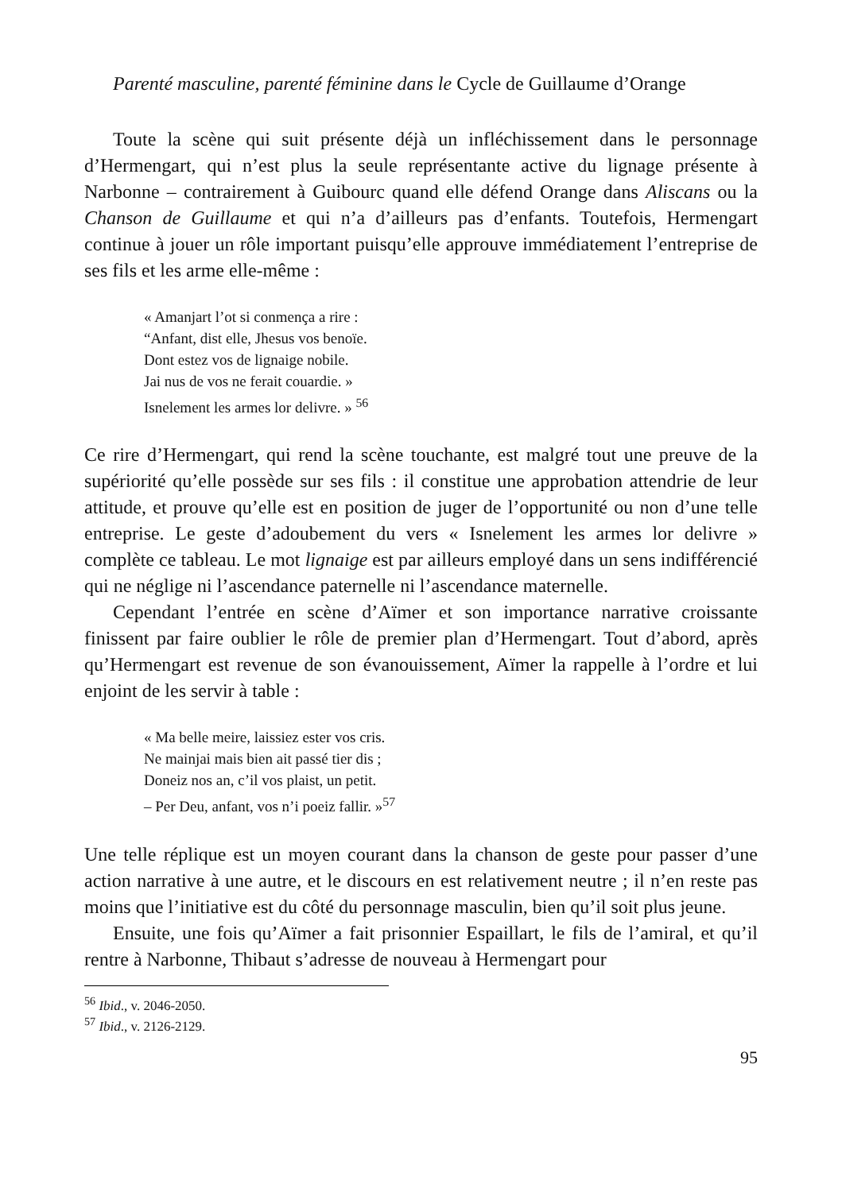Parenté masculine, parenté féminine dans le Cycle de Guillaume d’Orange
Toute la scène qui suit présente déjà un infléchissement dans le personnage d’Hermengart, qui n’est plus la seule représentante active du lignage présente à Narbonne – contrairement à Guibourc quand elle défend Orange dans Aliscans ou la Chanson de Guillaume et qui n’a d’ailleurs pas d’enfants. Toutefois, Hermengart continue à jouer un rôle important puisqu’elle approuve immédiatement l’entreprise de ses fils et les arme elle-même :
« Amanjart l’ot si conmença a rire :
“Anfant, dist elle, Jhesus vos benoïe.
Dont estez vos de lignaige nobile.
Jai nus de vos ne ferait couardie. »
Isnelement les armes lor delivre. » <sup>56</sup>
Ce rire d’Hermengart, qui rend la scène touchante, est malgré tout une preuve de la supériorité qu’elle possède sur ses fils : il constitue une approbation attendrie de leur attitude, et prouve qu’elle est en position de juger de l’opportunité ou non d’une telle entreprise. Le geste d’adoubement du vers « Isnelement les armes lor delivre » complète ce tableau. Le mot lignaige est par ailleurs employé dans un sens indifférencié qui ne néglige ni l’ascendance paternelle ni l’ascendance maternelle.
Cependant l’entrée en scène d’Aïmer et son importance narrative croissante finissent par faire oublier le rôle de premier plan d’Hermengart. Tout d’abord, après qu’Hermengart est revenue de son évanouissement, Aïmer la rappelle à l’ordre et lui enjoint de les servir à table :
« Ma belle meire, laissiez ester vos cris.
Ne mainjai mais bien ait passé tier dis ;
Doneiz nos an, c’il vos plaist, un petit.
– Per Deu, anfant, vos n’i poeiz fallir. »<sup>57</sup>
Une telle réplique est un moyen courant dans la chanson de geste pour passer d’une action narrative à une autre, et le discours en est relativement neutre ; il n’en reste pas moins que l’initiative est du côté du personnage masculin, bien qu’il soit plus jeune.
Ensuite, une fois qu’Aïmer a fait prisonnier Espaillart, le fils de l’amiral, et qu’il rentre à Narbonne, Thibaut s’adresse de nouveau à Hermengart pour
<sup>56</sup> Ibid., v. 2046-2050.
<sup>57</sup> Ibid., v. 2126-2129.
95